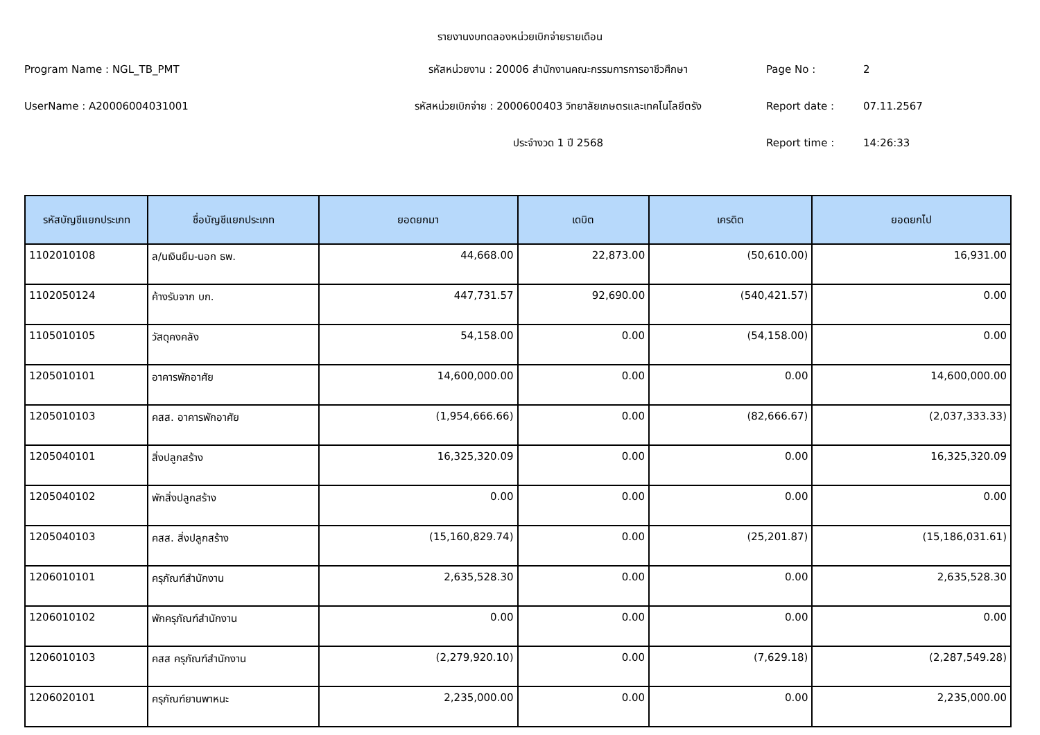รายงานงบทดลองหน่วยเบิกจ่ายรายเดือน
Program Name : NGL_TB_PMT
รหัสหน่วยงาน : 20006 สำนักงานคณะกรรมการการอาชีวศึกษา
Page No :
2
UserName : A20006004031001
รหัสหน่วยเบิกจ่าย : 2000600403 วิทยาลัยเกษตรและเทคโนโลยีตรัง
Report date :
07.11.2567
ประจำงวด 1 ปี 2568
Report time :
14:26:33
| รหัสบัญชีแยกประเภท | ชื่อบัญชีแยกประเภท | ยอดยกมา | เดบิต | เครดิต | ยอดยกไป |
| --- | --- | --- | --- | --- | --- |
| 1102010108 | ล/นเงินยืม-นอก ธพ. | 44,668.00 | 22,873.00 | (50,610.00) | 16,931.00 |
| 1102050124 | ค้างรับจาก บก. | 447,731.57 | 92,690.00 | (540,421.57) | 0.00 |
| 1105010105 | วัสดุคงคลัง | 54,158.00 | 0.00 | (54,158.00) | 0.00 |
| 1205010101 | อาคารพักอาศัย | 14,600,000.00 | 0.00 | 0.00 | 14,600,000.00 |
| 1205010103 | คสส. อาคารพักอาศัย | (1,954,666.66) | 0.00 | (82,666.67) | (2,037,333.33) |
| 1205040101 | สิ่งปลูกสร้าง | 16,325,320.09 | 0.00 | 0.00 | 16,325,320.09 |
| 1205040102 | พักสิ่งปลูกสร้าง | 0.00 | 0.00 | 0.00 | 0.00 |
| 1205040103 | คสส. สิ่งปลูกสร้าง | (15,160,829.74) | 0.00 | (25,201.87) | (15,186,031.61) |
| 1206010101 | ครุภัณฑ์สำนักงาน | 2,635,528.30 | 0.00 | 0.00 | 2,635,528.30 |
| 1206010102 | พักครุภัณฑ์สำนักงาน | 0.00 | 0.00 | 0.00 | 0.00 |
| 1206010103 | คสส ครุภัณฑ์สำนักงาน | (2,279,920.10) | 0.00 | (7,629.18) | (2,287,549.28) |
| 1206020101 | ครุภัณฑ์ยานพาหนะ | 2,235,000.00 | 0.00 | 0.00 | 2,235,000.00 |